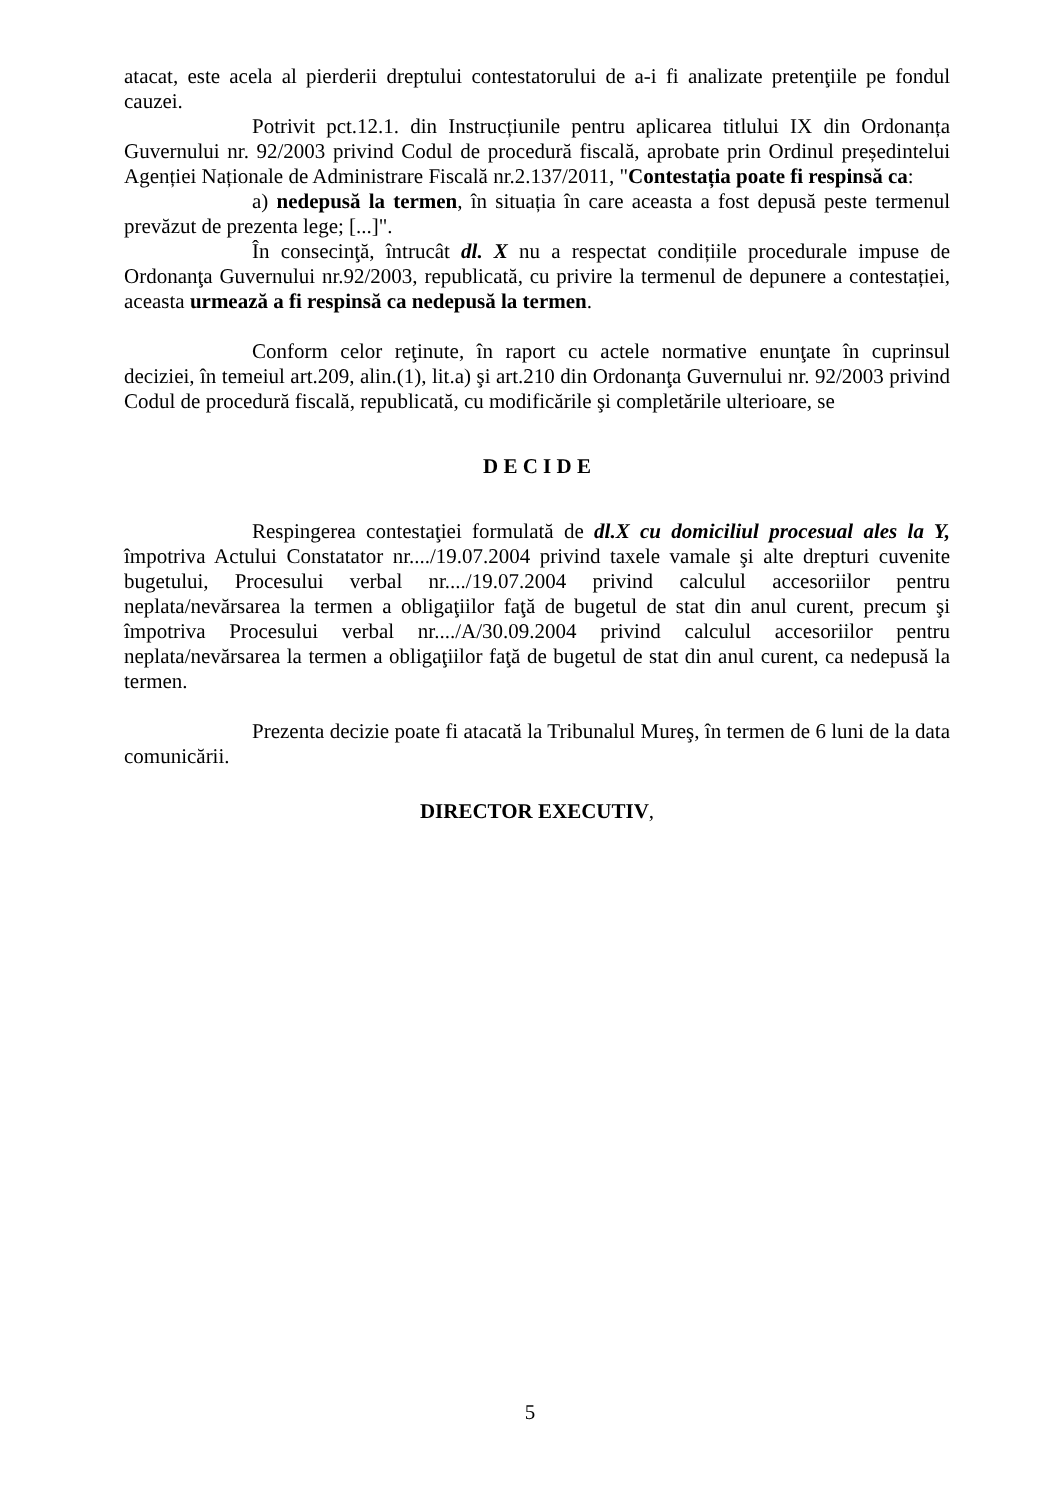atacat, este acela al pierderii dreptului contestatorului de a-i fi analizate pretenţiile pe fondul cauzei.
Potrivit pct.12.1. din Instrucțiunile pentru aplicarea titlului IX din Ordonanța Guvernului nr. 92/2003 privind Codul de procedură fiscală, aprobate prin Ordinul președintelui Agenției Naționale de Administrare Fiscală nr.2.137/2011, "Contestația poate fi respinsă ca:
a) nedepusă la termen, în situația în care aceasta a fost depusă peste termenul prevăzut de prezenta lege; [...]".
În consecinţă, întrucât dl. X nu a respectat condițiile procedurale impuse de Ordonanţa Guvernului nr.92/2003, republicată, cu privire la termenul de depunere a contestației, aceasta urmează a fi respinsă ca nedepusă la termen.
Conform celor reţinute, în raport cu actele normative enunţate în cuprinsul deciziei, în temeiul art.209, alin.(1), lit.a) şi art.210 din Ordonanţa Guvernului nr. 92/2003 privind Codul de procedură fiscală, republicată, cu modificările şi completările ulterioare, se
D E C I D E
Respingerea contestaţiei formulată de dl.X cu domiciliul procesual ales la Y, împotriva Actului Constatator nr..../19.07.2004 privind taxele vamale şi alte drepturi cuvenite bugetului, Procesului verbal nr..../19.07.2004 privind calculul accesoriilor pentru neplata/nevărsarea la termen a obligaţiilor faţă de bugetul de stat din anul curent, precum şi împotriva Procesului verbal nr..../A/30.09.2004 privind calculul accesoriilor pentru neplata/nevărsarea la termen a obligaţiilor faţă de bugetul de stat din anul curent, ca nedepusă la termen.
Prezenta decizie poate fi atacată la Tribunalul Mureş, în termen de 6 luni de la data comunicării.
DIRECTOR EXECUTIV,
5